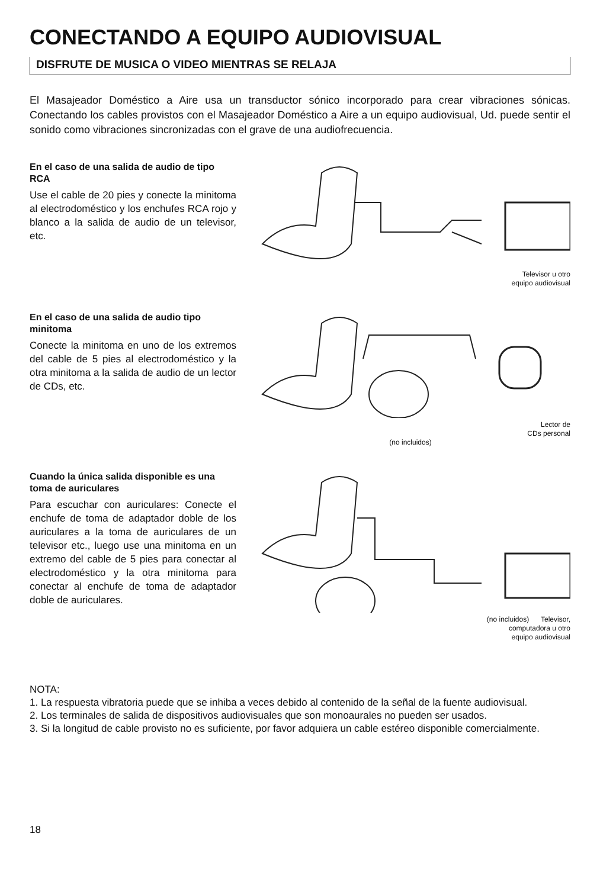CONECTANDO A EQUIPO AUDIOVISUAL
DISFRUTE DE MUSICA O VIDEO MIENTRAS SE RELAJA
El Masajeador Doméstico a Aire usa un transductor sónico incorporado para crear vibraciones sónicas. Conectando los cables provistos con el Masajeador Doméstico a Aire a un equipo audiovisual, Ud. puede sentir el sonido como vibraciones sincronizadas con el grave de una audiofrecuencia.
En el caso de una salida de audio de tipo RCA
Use el cable de 20 pies y conecte la minitoma al electrodoméstico y los enchufes RCA rojo y blanco a la salida de audio de un televisor, etc.
Televisor u otro
equipo audiovisual
En el caso de una salida de audio tipo minitoma
Conecte la minitoma en uno de los extremos del cable de 5 pies al electrodoméstico y la otra minitoma a la salida de audio de un lector de CDs, etc.
Lector de
CDs personal
(no incluidos)
Cuando la única salida disponible es una toma de auriculares
Para escuchar con auriculares: Conecte el enchufe de toma de adaptador doble de los auriculares a la toma de auriculares de un televisor etc., luego use una minitoma en un extremo del cable de 5 pies para conectar al electrodoméstico y la otra minitoma para conectar al enchufe de toma de adaptador doble de auriculares.
(no incluidos) Televisor,
computadora u otro
equipo audiovisual
NOTA:
1. La respuesta vibratoria puede que se inhiba a veces debido al contenido de la señal de la fuente audiovisual.
2. Los terminales de salida de dispositivos audiovisuales que son monoaurales no pueden ser usados.
3. Si la longitud de cable provisto no es suficiente, por favor adquiera un cable estéreo disponible comercialmente.
18